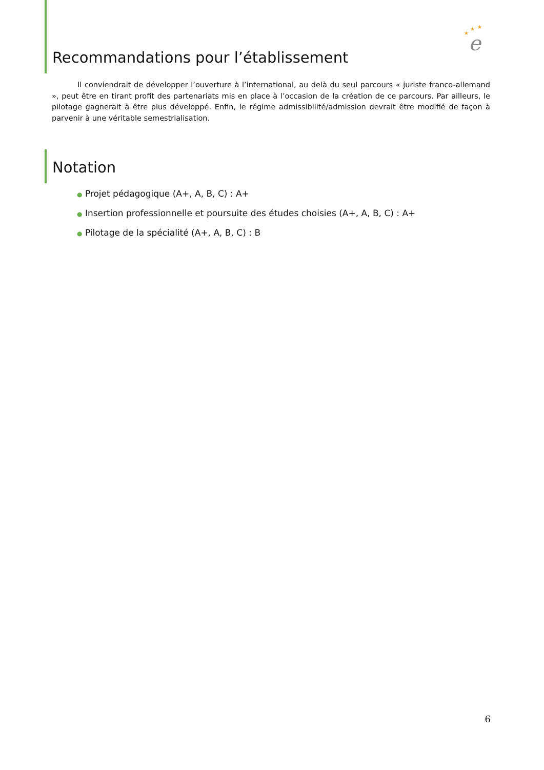★
★
★
e
Recommandations pour l’établissement
Il conviendrait de développer l’ouverture à l’international, au delà du seul parcours « juriste franco-allemand », peut être en tirant profit des partenariats mis en place à l’occasion de la création de ce parcours. Par ailleurs, le pilotage gagnerait à être plus développé. Enfin, le régime admissibilité/admission devrait être modifié de façon à parvenir à une véritable semestrialisation.
Notation
● Projet pédagogique (A+, A, B, C) : A+
● Insertion professionnelle et poursuite des études choisies (A+, A, B, C) : A+
● Pilotage de la spécialité (A+, A, B, C) : B
6